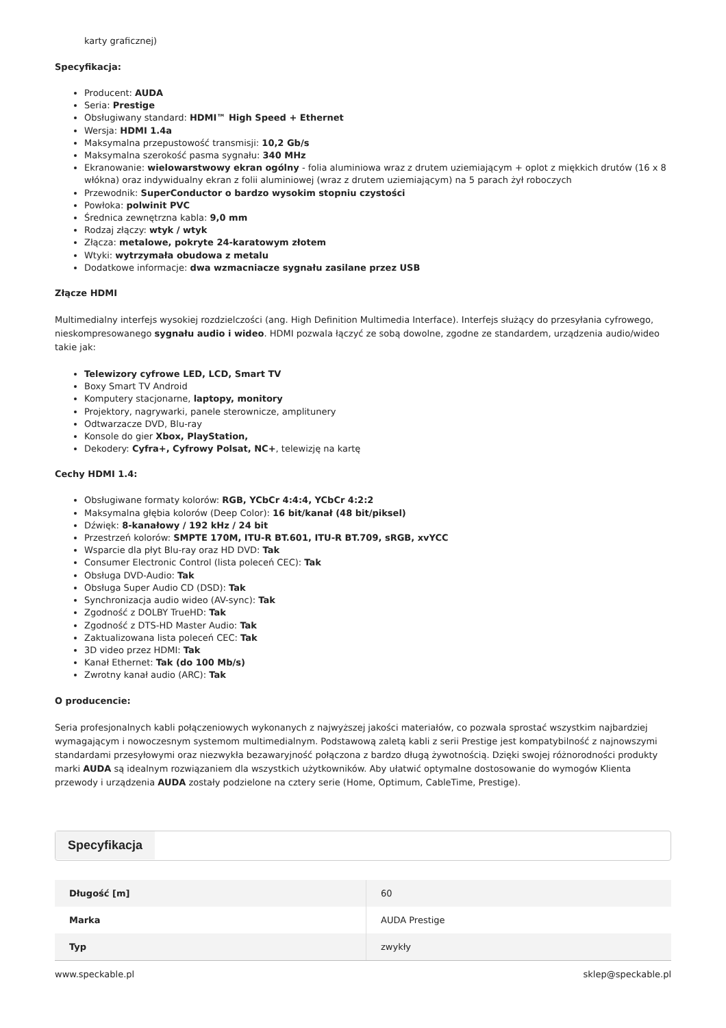karty graficznej)
Specyfikacja:
Producent: AUDA
Seria: Prestige
Obsługiwany standard: HDMI™ High Speed + Ethernet
Wersja: HDMI 1.4a
Maksymalna przepustowość transmisji: 10,2 Gb/s
Maksymalna szerokość pasma sygnału: 340 MHz
Ekranowanie: wielowarstwowy ekran ogólny - folia aluminiowa wraz z drutem uziemiającym + oplot z miękkich drutów (16 x 8 włókna) oraz indywidualny ekran z folii aluminiowej (wraz z drutem uziemiającym) na 5 parach żył roboczych
Przewodnik: SuperConductor o bardzo wysokim stopniu czystości
Powłoka: polwinit PVC
Średnica zewnętrzna kabla: 9,0 mm
Rodzaj złączy: wtyk / wtyk
Złącza: metalowe, pokryte 24-karatowym złotem
Wtyki: wytrzymała obudowa z metalu
Dodatkowe informacje: dwa wzmacniacze sygnału zasilane przez USB
Złącze HDMI
Multimedialny interfejs wysokiej rozdzielczości (ang. High Definition Multimedia Interface). Interfejs służący do przesyłania cyfrowego, nieskompresowanego sygnału audio i wideo. HDMI pozwala łączyć ze sobą dowolne, zgodne ze standardem, urządzenia audio/wideo takie jak:
Telewizory cyfrowe LED, LCD, Smart TV
Boxy Smart TV Android
Komputery stacjonarne, laptopy, monitory
Projektory, nagrywarki, panele sterownicze, amplitunery
Odtwarzacze DVD, Blu-ray
Konsole do gier Xbox, PlayStation,
Dekodery: Cyfra+, Cyfrowy Polsat, NC+, telewizję na kartę
Cechy HDMI 1.4:
Obsługiwane formaty kolorów: RGB, YCbCr 4:4:4, YCbCr 4:2:2
Maksymalna głębia kolorów (Deep Color): 16 bit/kanał (48 bit/piksel)
Dźwięk: 8-kanałowy / 192 kHz / 24 bit
Przestrzeń kolorów: SMPTE 170M, ITU-R BT.601, ITU-R BT.709, sRGB, xvYCC
Wsparcie dla płyt Blu-ray oraz HD DVD: Tak
Consumer Electronic Control (lista poleceń CEC): Tak
Obsługa DVD-Audio: Tak
Obsługa Super Audio CD (DSD): Tak
Synchronizacja audio wideo (AV-sync): Tak
Zgodność z DOLBY TrueHD: Tak
Zgodność z DTS-HD Master Audio: Tak
Zaktualizowana lista poleceń CEC: Tak
3D video przez HDMI: Tak
Kanał Ethernet: Tak (do 100 Mb/s)
Zwrotny kanał audio (ARC): Tak
O producencie:
Seria profesjonalnych kabli połączeniowych wykonanych z najwyższej jakości materiałów, co pozwala sprostać wszystkim najbardziej wymagającym i nowoczesnym systemom multimedialnym. Podstawową zaletą kabli z serii Prestige jest kompatybilność z najnowszymi standardami przesyłowymi oraz niezwykła bezawaryjność połączona z bardzo długą żywotnością. Dzięki swojej różnorodności produkty marki AUDA są idealnym rozwiązaniem dla wszystkich użytkowników. Aby ułatwić optymalne dostosowanie do wymogów Klienta przewody i urządzenia AUDA zostały podzielone na cztery serie (Home, Optimum, CableTime, Prestige).
Specyfikacja
| Długość [m] | 60 |
| Marka | AUDA Prestige |
| Typ | zwykły |
www.speckable.pl sklep@speckable.pl